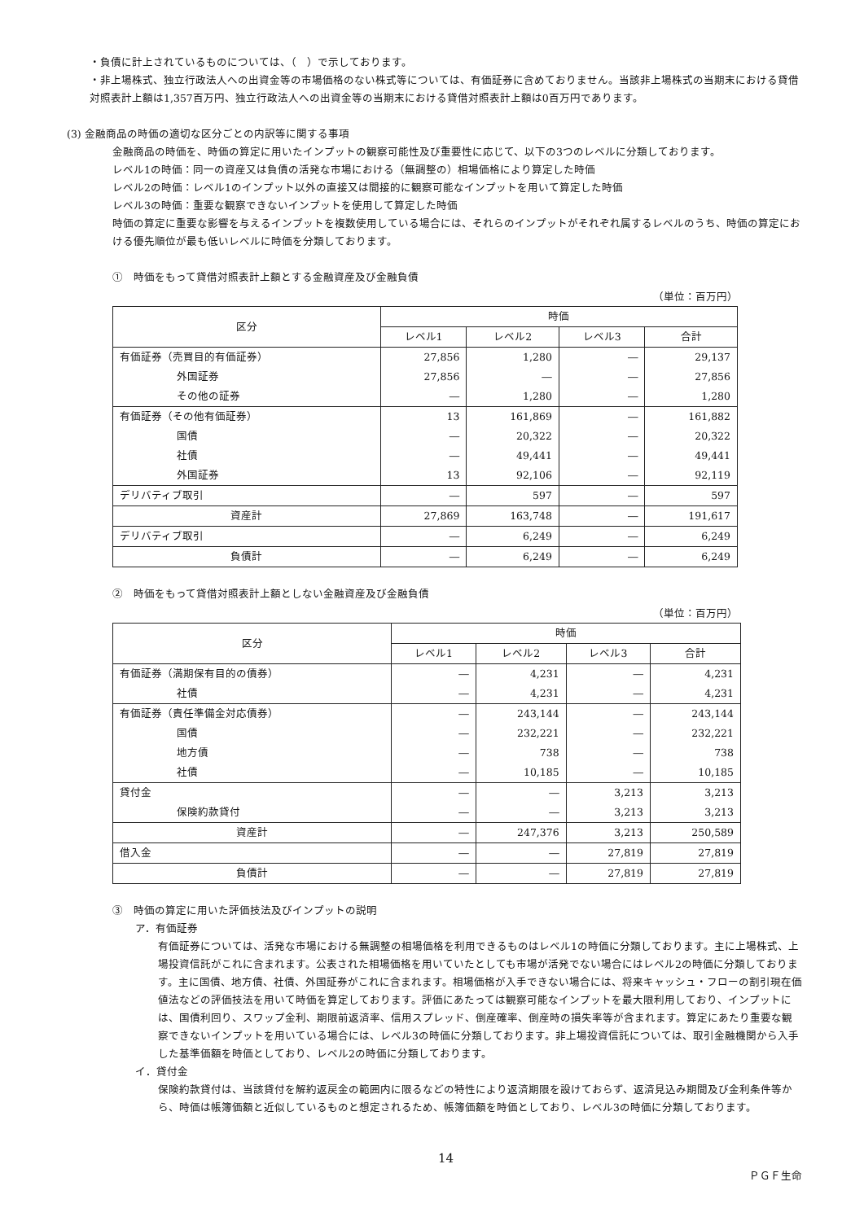・負債に計上されているものについては、（　）で示しております。
・非上場株式、独立行政法人への出資金等の市場価格のない株式等については、有価証券に含めておりません。当該非上場株式の当期末における貸借対照表計上額は1,357百万円、独立行政法人への出資金等の当期末における貸借対照表計上額は0百万円であります。
(3) 金融商品の時価の適切な区分ごとの内訳等に関する事項
金融商品の時価を、時価の算定に用いたインプットの観察可能性及び重要性に応じて、以下の3つのレベルに分類しております。
レベル1の時価：同一の資産又は負債の活発な市場における（無調整の）相場価格により算定した時価
レベル2の時価：レベル1のインプット以外の直接又は間接的に観察可能なインプットを用いて算定した時価
レベル3の時価：重要な観察できないインプットを使用して算定した時価
時価の算定に重要な影響を与えるインプットを複数使用している場合には、それらのインプットがそれぞれ属するレベルのうち、時価の算定における優先順位が最も低いレベルに時価を分類しております。
①　時価をもって貸借対照表計上額とする金融資産及び金融負債
（単位：百万円）
| 区分 | 時価 | | | |
| --- | --- | --- | --- | --- |
| | レベル1 | レベル2 | レベル3 | 合計 |
| 有価証券（売買目的有価証券） | 27,856 | 1,280 | ― | 29,137 |
| 外国証券 | 27,856 | ― | ― | 27,856 |
| その他の証券 | ― | 1,280 | ― | 1,280 |
| 有価証券（その他有価証券） | 13 | 161,869 | ― | 161,882 |
| 国債 | ― | 20,322 | ― | 20,322 |
| 社債 | ― | 49,441 | ― | 49,441 |
| 外国証券 | 13 | 92,106 | ― | 92,119 |
| デリバティブ取引 | ― | 597 | ― | 597 |
| 資産計 | 27,869 | 163,748 | ― | 191,617 |
| デリバティブ取引 | ― | 6,249 | ― | 6,249 |
| 負債計 | ― | 6,249 | ― | 6,249 |
②　時価をもって貸借対照表計上額としない金融資産及び金融負債
（単位：百万円）
| 区分 | 時価 | | | |
| --- | --- | --- | --- | --- |
| | レベル1 | レベル2 | レベル3 | 合計 |
| 有価証券（満期保有目的の債券） | ― | 4,231 | ― | 4,231 |
| 社債 | ― | 4,231 | ― | 4,231 |
| 有価証券（責任準備金対応債券） | ― | 243,144 | ― | 243,144 |
| 国債 | ― | 232,221 | ― | 232,221 |
| 地方債 | ― | 738 | ― | 738 |
| 社債 | ― | 10,185 | ― | 10,185 |
| 貸付金 | ― | ― | 3,213 | 3,213 |
| 保険約款貸付 | ― | ― | 3,213 | 3,213 |
| 資産計 | ― | 247,376 | 3,213 | 250,589 |
| 借入金 | ― | ― | 27,819 | 27,819 |
| 負債計 | ― | ― | 27,819 | 27,819 |
③　時価の算定に用いた評価技法及びインプットの説明
ア．有価証券
有価証券については、活発な市場における無調整の相場価格を利用できるものはレベル1の時価に分類しております。主に上場株式、上場投資信託がこれに含まれます。公表された相場価格を用いていたとしても市場が活発でない場合にはレベル2の時価に分類しております。主に国債、地方債、社債、外国証券がこれに含まれます。相場価格が入手できない場合には、将来キャッシュ・フローの割引現在価値法などの評価技法を用いて時価を算定しております。評価にあたっては観察可能なインプットを最大限利用しており、インプットには、国債利回り、スワップ金利、期限前返済率、信用スプレッド、倒産確率、倒産時の損失率等が含まれます。算定にあたり重要な観察できないインプットを用いている場合には、レベル3の時価に分類しております。非上場投資信託については、取引金融機関から入手した基準価額を時価としており、レベル2の時価に分類しております。
イ．貸付金
保険約款貸付は、当該貸付を解約返戻金の範囲内に限るなどの特性により返済期限を設けておらず、返済見込み期間及び金利条件等から、時価は帳簿価額と近似しているものと想定されるため、帳簿価額を時価としており、レベル3の時価に分類しております。
14
ＰＧＦ生命